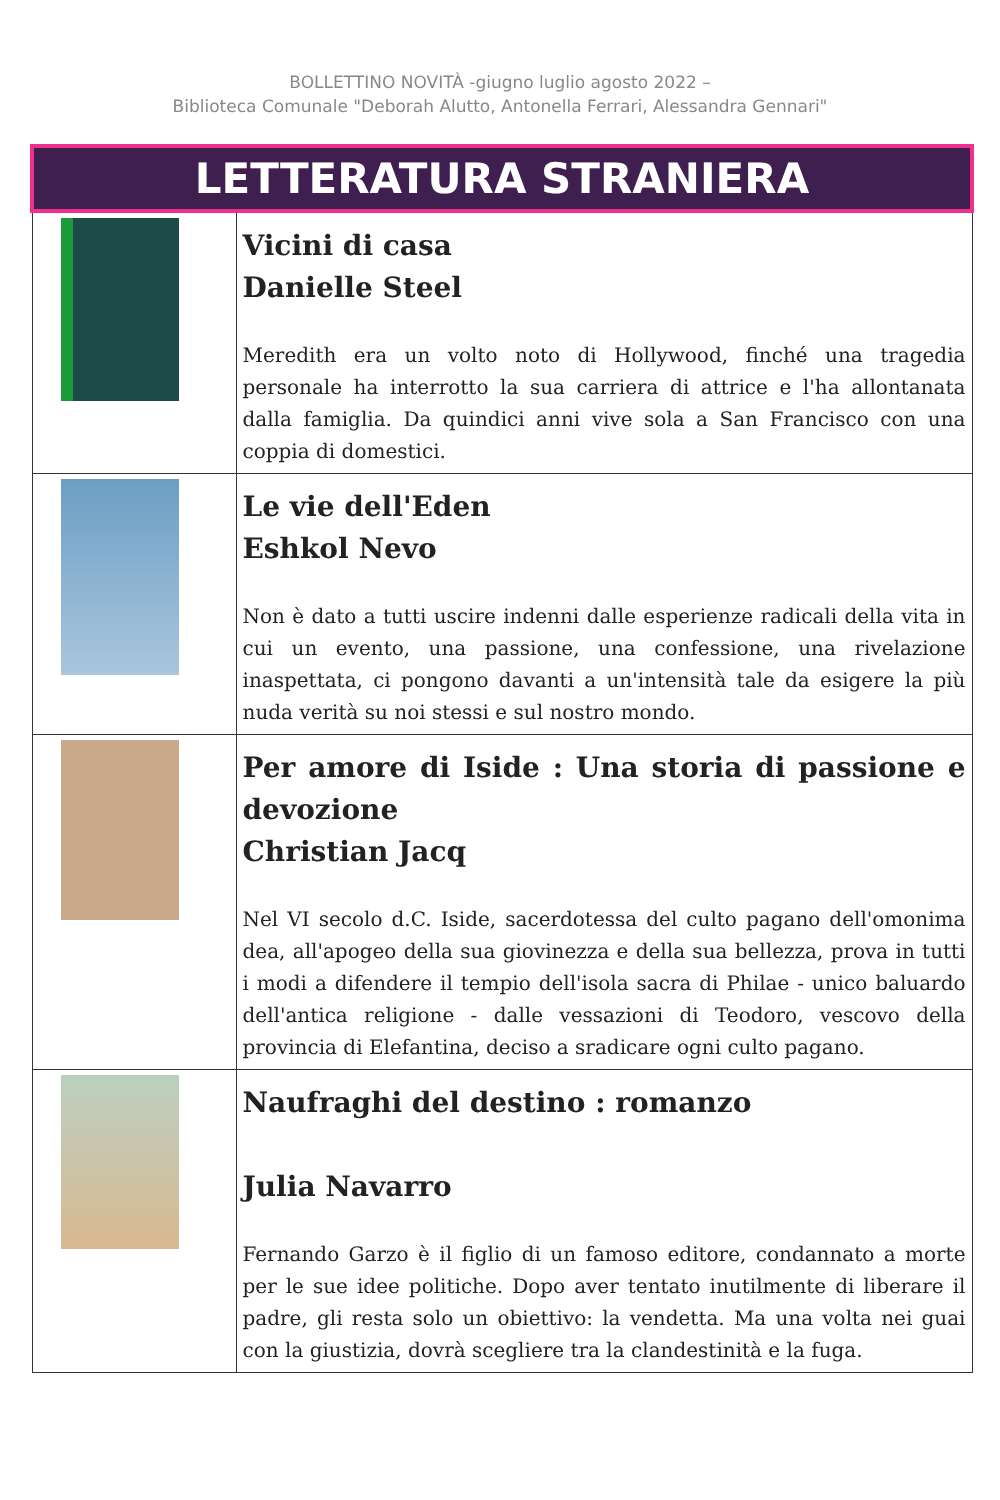BOLLETTINO NOVITÀ -giugno luglio agosto 2022 –
Biblioteca Comunale "Deborah Alutto, Antonella Ferrari, Alessandra Gennari"
| LETTERATURA STRANIERA | |
| | Vicini di casa Danielle Steel Meredith era un volto noto di Hollywood, finché una tragedia personale ha interrotto la sua carriera di attrice e l'ha allontanata dalla famiglia. Da quindici anni vive sola a San Francisco con una coppia di domestici. |
| | Le vie dell'Eden Eshkol Nevo Non è dato a tutti uscire indenni dalle esperienze radicali della vita in cui un evento, una passione, una confessione, una rivelazione inaspettata, ci pongono davanti a un'intensità tale da esigere la più nuda verità su noi stessi e sul nostro mondo. |
| | Per amore di Iside : Una storia di passione e devozione Christian Jacq Nel VI secolo d.C. Iside, sacerdotessa del culto pagano dell'omonima dea, all'apogeo della sua giovinezza e della sua bellezza, prova in tutti i modi a difendere il tempio dell'isola sacra di Philae - unico baluardo dell'antica religione - dalle vessazioni di Teodoro, vescovo della provincia di Elefantina, deciso a sradicare ogni culto pagano. |
| | Naufraghi del destino : romanzo Julia Navarro Fernando Garzo è il figlio di un famoso editore, condannato a morte per le sue idee politiche. Dopo aver tentato inutilmente di liberare il padre, gli resta solo un obiettivo: la vendetta. Ma una volta nei guai con la giustizia, dovrà scegliere tra la clandestinità e la fuga. |